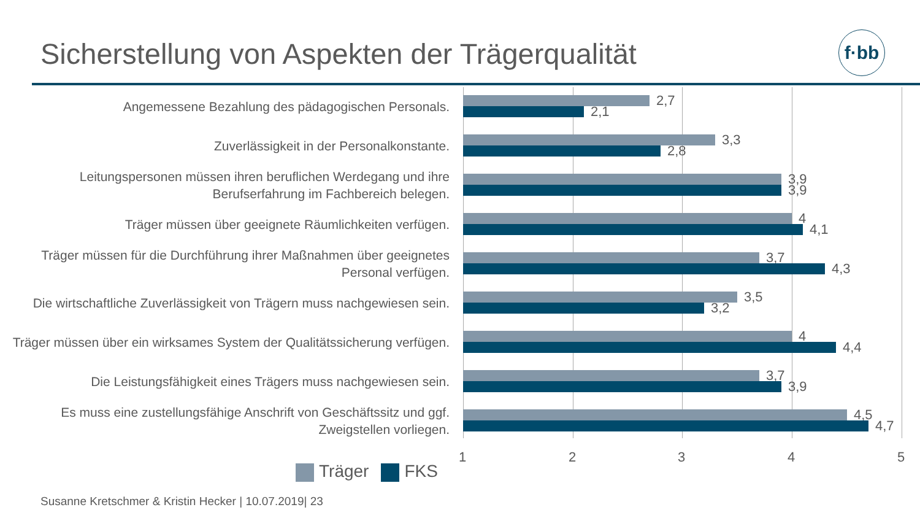Sicherstellung von Aspekten der Trägerqualität
f·bb
Angemessene Bezahlung des pädagogischen Personals.
2,7
2,1
Zuverlässigkeit in der Personalkonstante.
3,3
2,8
Leitungspersonen müssen ihren beruflichen Werdegang und ihre Berufserfahrung im Fachbereich belegen.
3,9
3,9
Träger müssen über geeignete Räumlichkeiten verfügen.
4
4,1
Träger müssen für die Durchführung ihrer Maßnahmen über geeignetes Personal verfügen.
3,7
4,3
Die wirtschaftliche Zuverlässigkeit von Trägern muss nachgewiesen sein.
3,5
3,2
Träger müssen über ein wirksames System der Qualitätssicherung verfügen.
4
4,4
Die Leistungsfähigkeit eines Trägers muss nachgewiesen sein.
3,7
3,9
Es muss eine zustellungsfähige Anschrift von Geschäftssitz und ggf. Zweigstellen vorliegen.
4,5
4,7
1 2 3 4 5
Träger FKS
Susanne Kretschmer & Kristin Hecker | 10.07.2019| 23